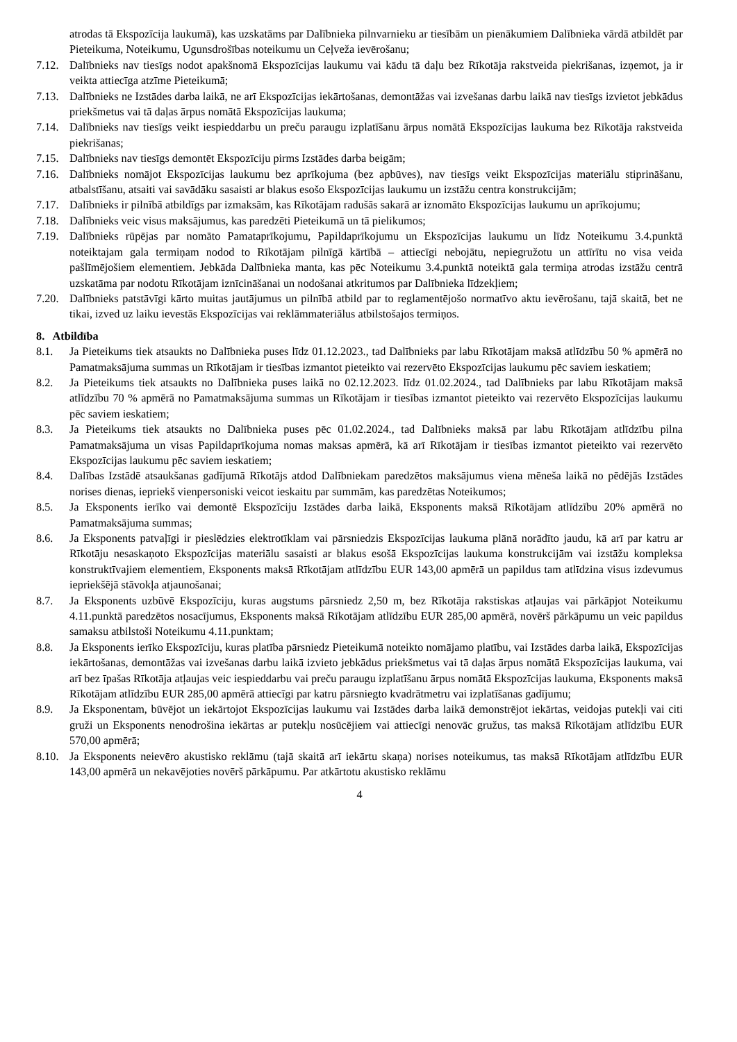atrodas tā Ekspozīcija laukumā), kas uzskatāms par Dalībnieka pilnvarnieku ar tiesībām un pienākumiem Dalībnieka vārdā atbildēt par Pieteikuma, Noteikumu, Ugunsdrošības noteikumu un Ceļveža ievērošanu;
7.12. Dalībnieks nav tiesīgs nodot apakšnomā Ekspozīcijas laukumu vai kādu tā daļu bez Rīkotāja rakstveida piekrišanas, izņemot, ja ir veikta attiecīga atzīme Pieteikumā;
7.13. Dalībnieks ne Izstādes darba laikā, ne arī Ekspozīcijas iekārtošanas, demontāžas vai izvešanas darbu laikā nav tiesīgs izvietot jebkādus priekšmetus vai tā daļas ārpus nomātā Ekspozīcijas laukuma;
7.14. Dalībnieks nav tiesīgs veikt iespieddarbu un preču paraugu izplatīšanu ārpus nomātā Ekspozīcijas laukuma bez Rīkotāja rakstveida piekrišanas;
7.15. Dalībnieks nav tiesīgs demontēt Ekspozīciju pirms Izstādes darba beigām;
7.16. Dalībnieks nomājot Ekspozīcijas laukumu bez aprīkojuma (bez apbūves), nav tiesīgs veikt Ekspozīcijas materiālu stiprināšanu, atbalstīšanu, atsaiti vai savādāku sasaisti ar blakus esošo Ekspozīcijas laukumu un izstāžu centra konstrukcijām;
7.17. Dalībnieks ir pilnībā atbildīgs par izmaksām, kas Rīkotājam radušās sakarā ar iznomāto Ekspozīcijas laukumu un aprīkojumu;
7.18. Dalībnieks veic visus maksājumus, kas paredzēti Pieteikumā un tā pielikumos;
7.19. Dalībnieks rūpējas par nomāto Pamataprīkojumu, Papildaprīkojumu un Ekspozīcijas laukumu un līdz Noteikumu 3.4.punktā noteiktajam gala termiņam nodod to Rīkotājam pilnīgā kārtībā – attiecīgi nebojātu, nepiegružotu un attīrītu no visa veida pašlīmējošiem elementiem. Jebkāda Dalībnieka manta, kas pēc Noteikumu 3.4.punktā noteiktā gala termiņa atrodas izstāžu centrā uzskatāma par nodotu Rīkotājam iznīcināšanai un nodošanai atkritumos par Dalībnieka līdzekļiem;
7.20. Dalībnieks patstāvīgi kārto muitas jautājumus un pilnībā atbild par to reglamentējošo normatīvo aktu ievērošanu, tajā skaitā, bet ne tikai, izved uz laiku ievestās Ekspozīcijas vai reklāmmateriālus atbilstošajos termiņos.
8. Atbildība
8.1. Ja Pieteikums tiek atsaukts no Dalībnieka puses līdz 01.12.2023., tad Dalībnieks par labu Rīkotājam maksā atlīdzību 50 % apmērā no Pamatmaksājuma summas un Rīkotājam ir tiesības izmantot pieteikto vai rezervēto Ekspozīcijas laukumu pēc saviem ieskatiem;
8.2. Ja Pieteikums tiek atsaukts no Dalībnieka puses laikā no 02.12.2023. līdz 01.02.2024., tad Dalībnieks par labu Rīkotājam maksā atlīdzību 70 % apmērā no Pamatmaksājuma summas un Rīkotājam ir tiesības izmantot pieteikto vai rezervēto Ekspozīcijas laukumu pēc saviem ieskatiem;
8.3. Ja Pieteikums tiek atsaukts no Dalībnieka puses pēc 01.02.2024., tad Dalībnieks maksā par labu Rīkotājam atlīdzību pilna Pamatmaksājuma un visas Papildaprīkojuma nomas maksas apmērā, kā arī Rīkotājam ir tiesības izmantot pieteikto vai rezervēto Ekspozīcijas laukumu pēc saviem ieskatiem;
8.4. Dalības Izstādē atsaukšanas gadījumā Rīkotājs atdod Dalībniekam paredzētos maksājumus viena mēneša laikā no pēdējās Izstādes norises dienas, iepriekš vienpersoniski veicot ieskaitu par summām, kas paredzētas Noteikumos;
8.5. Ja Eksponents ierīko vai demontē Ekspozīciju Izstādes darba laikā, Eksponents maksā Rīkotājam atlīdzību 20% apmērā no Pamatmaksājuma summas;
8.6. Ja Eksponents patvaļīgi ir pieslēdzies elektrotīklam vai pārsniedzis Ekspozīcijas laukuma plānā norādīto jaudu, kā arī par katru ar Rīkotāju nesaskaņoto Ekspozīcijas materiālu sasaisti ar blakus esošā Ekspozīcijas laukuma konstrukcijām vai izstāžu kompleksa konstruktīvajiem elementiem, Eksponents maksā Rīkotājam atlīdzību EUR 143,00 apmērā un papildus tam atlīdzina visus izdevumus iepriekšējā stāvokļa atjaunošanai;
8.7. Ja Eksponents uzbūvē Ekspozīciju, kuras augstums pārsniedz 2,50 m, bez Rīkotāja rakstiskas atļaujas vai pārkāpjot Noteikumu 4.11.punktā paredzētos nosacījumus, Eksponents maksā Rīkotājam atlīdzību EUR 285,00 apmērā, novērš pārkāpumu un veic papildus samaksu atbilstoši Noteikumu 4.11.punktam;
8.8. Ja Eksponents ierīko Ekspozīciju, kuras platība pārsniedz Pieteikumā noteikto nomājamo platību, vai Izstādes darba laikā, Ekspozīcijas iekārtošanas, demontāžas vai izvešanas darbu laikā izvieto jebkādus priekšmetus vai tā daļas ārpus nomātā Ekspozīcijas laukuma, vai arī bez īpašas Rīkotāja atļaujas veic iespieddarbu vai preču paraugu izplatīšanu ārpus nomātā Ekspozīcijas laukuma, Eksponents maksā Rīkotājam atlīdzību EUR 285,00 apmērā attiecīgi par katru pārsniegto kvadrātmetru vai izplatīšanas gadījumu;
8.9. Ja Eksponentam, būvējot un iekārtojot Ekspozīcijas laukumu vai Izstādes darba laikā demonstrējot iekārtas, veidojas putekļi vai citi gruži un Eksponents nenodrošina iekārtas ar putekļu nosūcējiem vai attiecīgi nenovāc gružus, tas maksā Rīkotājam atlīdzību EUR 570,00 apmērā;
8.10. Ja Eksponents neievēro akustisko reklāmu (tajā skaitā arī iekārtu skaņa) norises noteikumus, tas maksā Rīkotājam atlīdzību EUR 143,00 apmērā un nekavējoties novērš pārkāpumu. Par atkārtotu akustisko reklāmu
4